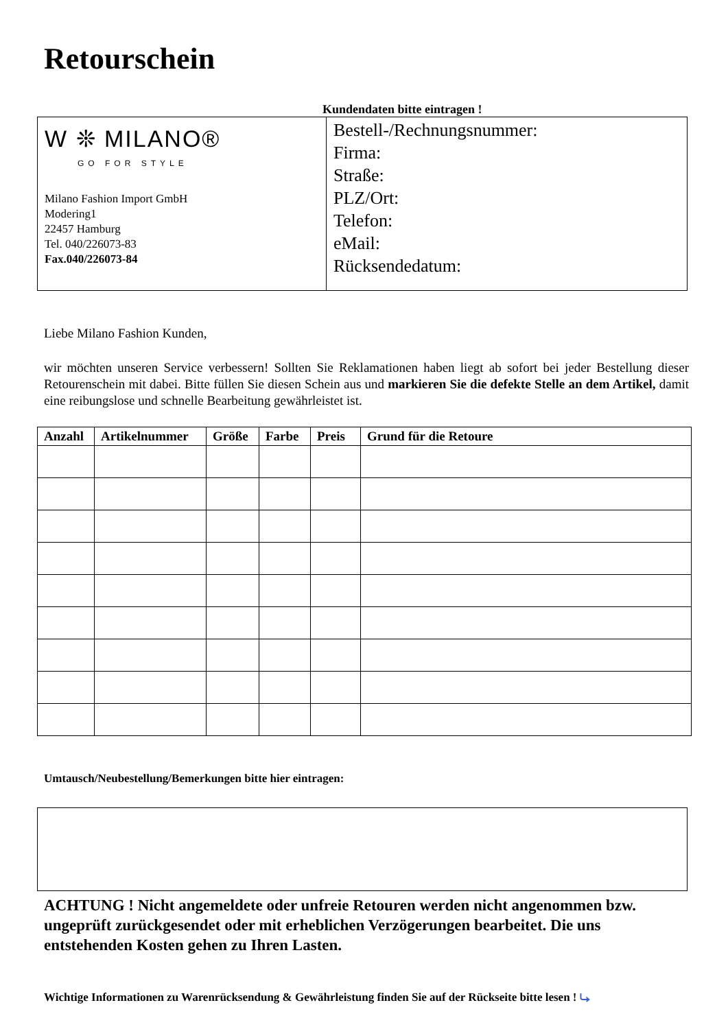Retourschein
Kundendaten bitte eintragen !
W ❊ MILANO®
GO FOR STYLE
Milano Fashion Import GmbH
Modering1
22457 Hamburg
Tel. 040/226073-83
Fax.040/226073-84
Bestell-/Rechnungsnummer:
Firma:
Straße:
PLZ/Ort:
Telefon:
eMail:
Rücksendedatum:
Liebe Milano Fashion Kunden,
wir möchten unseren Service verbessern! Sollten Sie Reklamationen haben liegt ab sofort bei jeder Bestellung dieser Retourenschein mit dabei. Bitte füllen Sie diesen Schein aus und markieren Sie die defekte Stelle an dem Artikel, damit eine reibungslose und schnelle Bearbeitung gewährleistet ist.
| Anzahl | Artikelnummer | Größe | Farbe | Preis | Grund für die Retoure |
| --- | --- | --- | --- | --- | --- |
Umtausch/Neubestellung/Bemerkungen bitte hier eintragen:
ACHTUNG ! Nicht angemeldete oder unfreie Retouren werden nicht angenommen bzw. ungeprüft zurückgesendet oder mit erheblichen Verzögerungen bearbeitet. Die uns entstehenden Kosten gehen zu Ihren Lasten.
Wichtige Informationen zu Warenrücksendung & Gewährleistung finden Sie auf der Rückseite bitte lesen ! ⤷